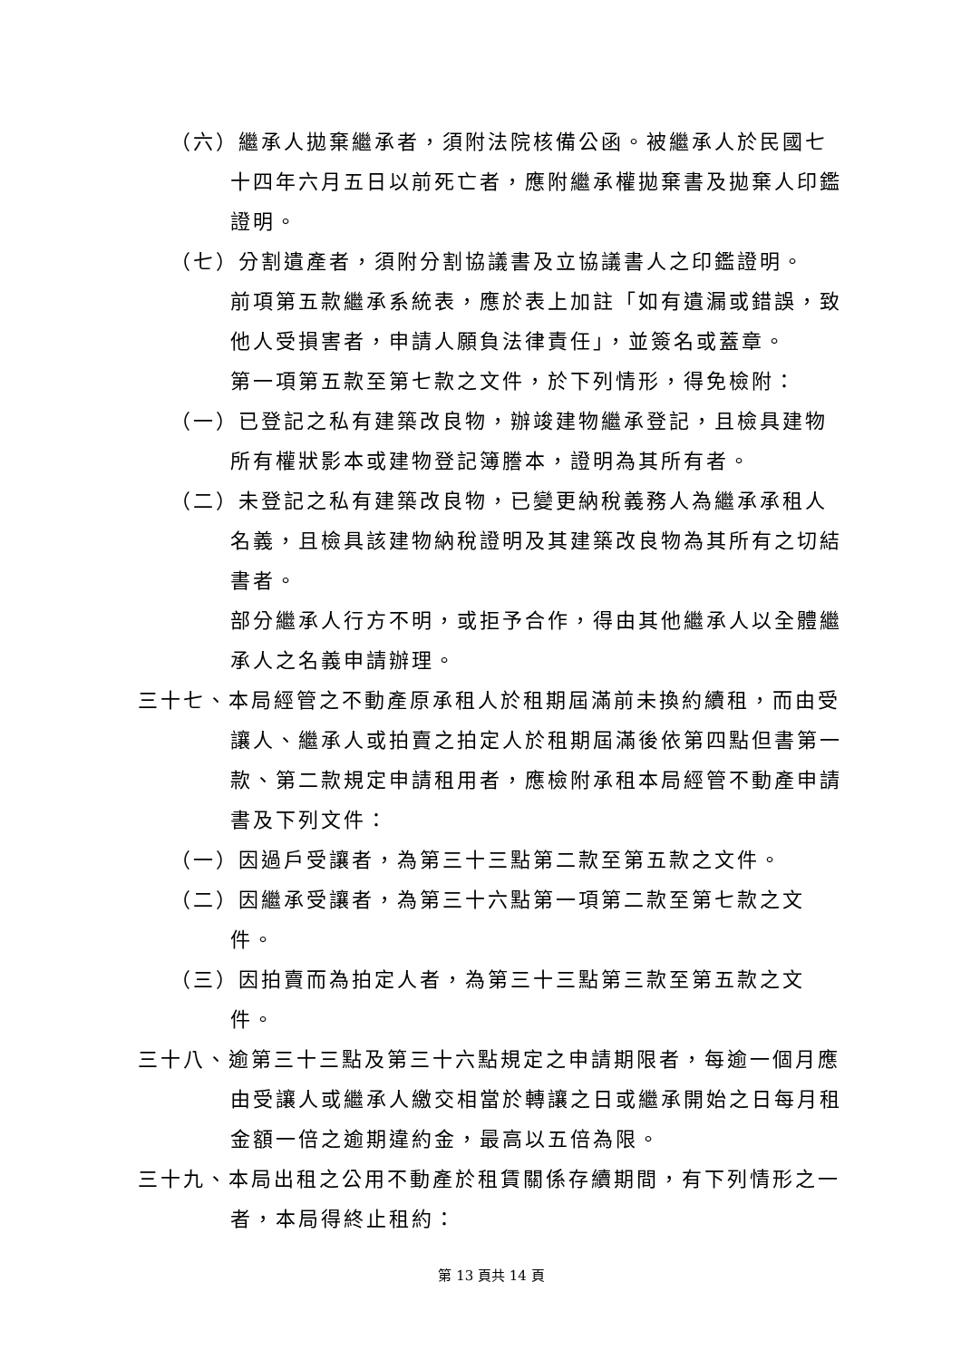（六）繼承人拋棄繼承者，須附法院核備公函。被繼承人於民國七十四年六月五日以前死亡者，應附繼承權拋棄書及拋棄人印鑑證明。
（七）分割遺產者，須附分割協議書及立協議書人之印鑑證明。
前項第五款繼承系統表，應於表上加註「如有遺漏或錯誤，致他人受損害者，申請人願負法律責任」，並簽名或蓋章。
第一項第五款至第七款之文件，於下列情形，得免檢附：
（一）已登記之私有建築改良物，辦竣建物繼承登記，且檢具建物所有權狀影本或建物登記簿謄本，證明為其所有者。
（二）未登記之私有建築改良物，已變更納稅義務人為繼承承租人名義，且檢具該建物納稅證明及其建築改良物為其所有之切結書者。
部分繼承人行方不明，或拒予合作，得由其他繼承人以全體繼承人之名義申請辦理。
三十七、本局經管之不動產原承租人於租期屆滿前未換約續租，而由受讓人、繼承人或拍賣之拍定人於租期屆滿後依第四點但書第一款、第二款規定申請租用者，應檢附承租本局經管不動產申請書及下列文件：
（一）因過戶受讓者，為第三十三點第二款至第五款之文件。
（二）因繼承受讓者，為第三十六點第一項第二款至第七款之文件。
（三）因拍賣而為拍定人者，為第三十三點第三款至第五款之文件。
三十八、逾第三十三點及第三十六點規定之申請期限者，每逾一個月應由受讓人或繼承人繳交相當於轉讓之日或繼承開始之日每月租金額一倍之逾期違約金，最高以五倍為限。
三十九、本局出租之公用不動產於租賃關係存續期間，有下列情形之一者，本局得終止租約：
第 13 頁共 14 頁